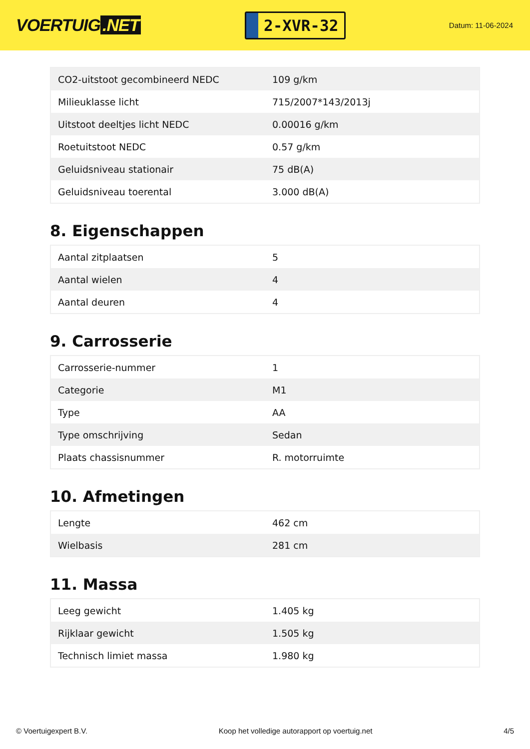VOERTUIG.NET
2-XVR-32
Datum: 11-06-2024
| CO2-uitstoot gecombineerd NEDC | 109 g/km |
| Milieuklasse licht | 715/2007*143/2013j |
| Uitstoot deeltjes licht NEDC | 0.00016 g/km |
| Roetuitstoot NEDC | 0.57 g/km |
| Geluidsniveau stationair | 75 dB(A) |
| Geluidsniveau toerental | 3.000 dB(A) |
8. Eigenschappen
| Aantal zitplaatsen | 5 |
| Aantal wielen | 4 |
| Aantal deuren | 4 |
9. Carrosserie
| Carrosserie-nummer | 1 |
| Categorie | M1 |
| Type | AA |
| Type omschrijving | Sedan |
| Plaats chassisnummer | R. motorruimte |
10. Afmetingen
| Lengte | 462 cm |
| Wielbasis | 281 cm |
11. Massa
| Leeg gewicht | 1.405 kg |
| Rijklaar gewicht | 1.505 kg |
| Technisch limiet massa | 1.980 kg |
© Voertuigexpert B.V. Koop het volledige autorapport op voertuig.net 4/5